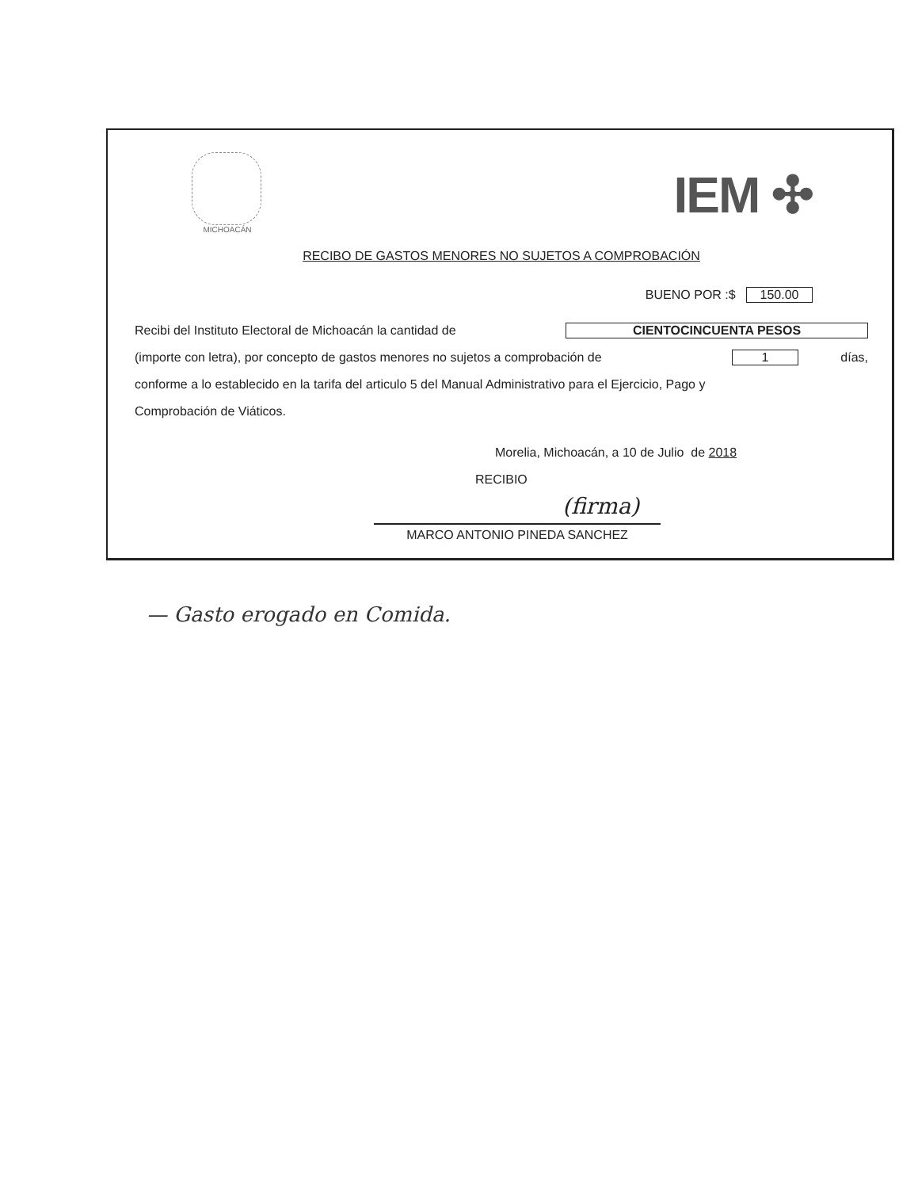MICHOACÁN
IEM ✣
RECIBO DE GASTOS MENORES NO SUJETOS A COMPROBACIÓN
BUENO POR :$ 150.00
Recibi del Instituto Electoral de Michoacán la cantidad de CIENTOCINCUENTA PESOS
(importe con letra), por concepto de gastos menores no sujetos a comprobación de 1 días,
conforme a lo establecido en la tarifa del articulo 5 del Manual Administrativo para el Ejercicio, Pago y
Comprobación de Viáticos.
Morelia, Michoacán, a 10 de Julio de 2018
RECIBIO
(firma)
MARCO ANTONIO PINEDA SANCHEZ
— Gasto erogado en Comida.